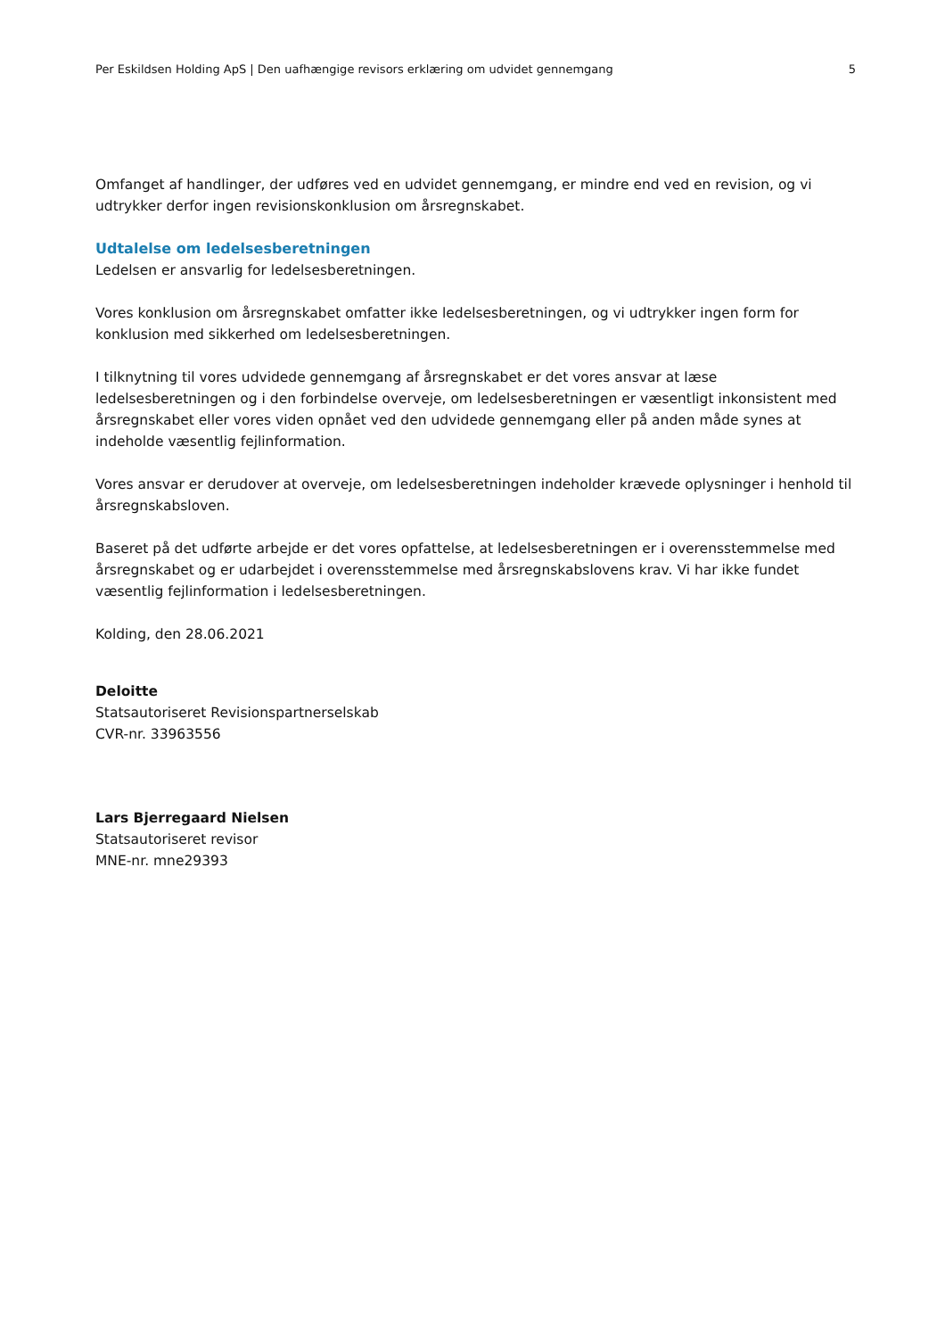Per Eskildsen Holding ApS | Den uafhængige revisors erklæring om udvidet gennemgang 5
Omfanget af handlinger, der udføres ved en udvidet gennemgang, er mindre end ved en revision, og vi udtrykker derfor ingen revisionskonklusion om årsregnskabet.
Udtalelse om ledelsesberetningen
Ledelsen er ansvarlig for ledelsesberetningen.
Vores konklusion om årsregnskabet omfatter ikke ledelsesberetningen, og vi udtrykker ingen form for konklusion med sikkerhed om ledelsesberetningen.
I tilknytning til vores udvidede gennemgang af årsregnskabet er det vores ansvar at læse ledelsesberetningen og i den forbindelse overveje, om ledelsesberetningen er væsentligt inkonsistent med årsregnskabet eller vores viden opnået ved den udvidede gennemgang eller på anden måde synes at indeholde væsentlig fejlinformation.
Vores ansvar er derudover at overveje, om ledelsesberetningen indeholder krævede oplysninger i henhold til årsregnskabsloven.
Baseret på det udførte arbejde er det vores opfattelse, at ledelsesberetningen er i overensstemmelse med årsregnskabet og er udarbejdet i overensstemmelse med årsregnskabslovens krav. Vi har ikke fundet væsentlig fejlinformation i ledelsesberetningen.
Kolding, den 28.06.2021
Deloitte
Statsautoriseret Revisionspartnerselskab
CVR-nr. 33963556
Lars Bjerregaard Nielsen
Statsautoriseret revisor
MNE-nr. mne29393